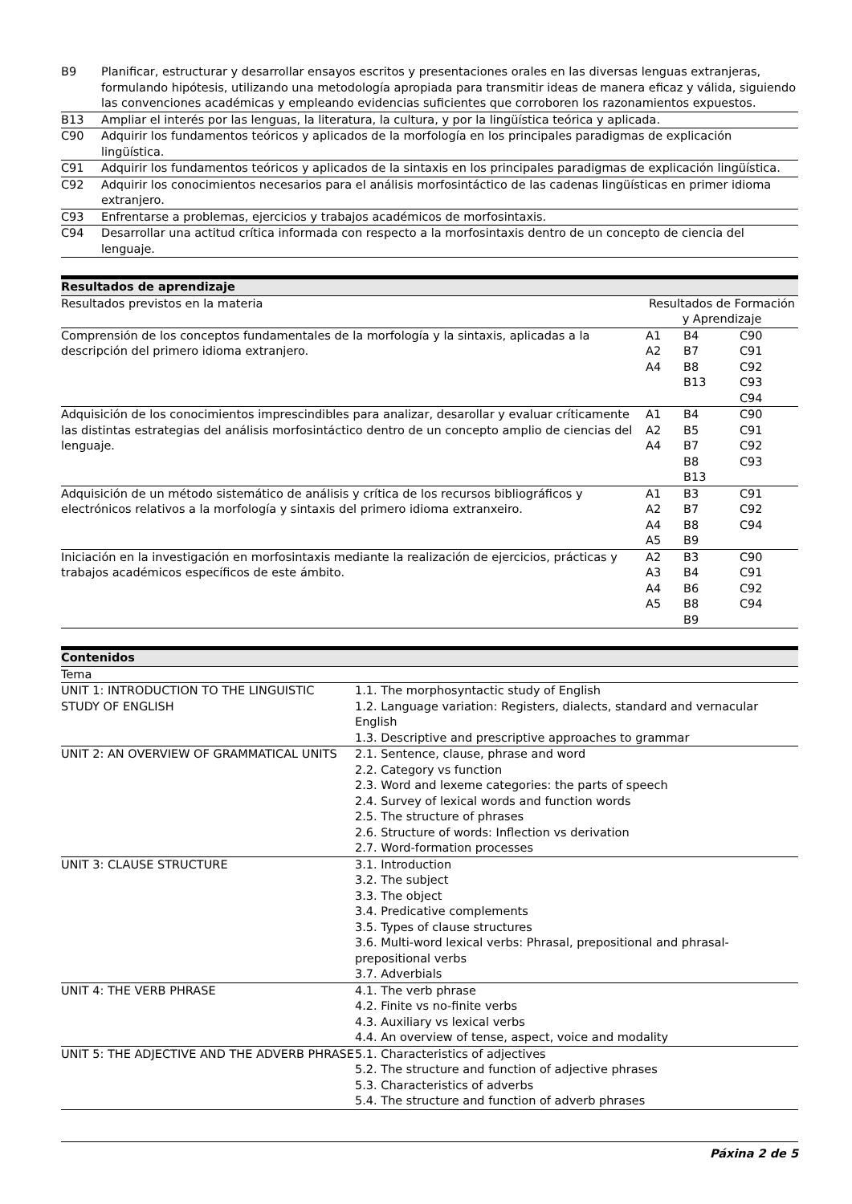| B9 | Planificar, estructurar y desarrollar ensayos escritos y presentaciones orales en las diversas lenguas extranjeras, formulando hipótesis, utilizando una metodología apropiada para transmitir ideas de manera eficaz y válida, siguiendo las convenciones académicas y empleando evidencias suficientes que corroboren los razonamientos expuestos. |
| B13 | Ampliar el interés por las lenguas, la literatura, la cultura, y por la lingüística teórica y aplicada. |
| C90 | Adquirir los fundamentos teóricos y aplicados de la morfología en los principales paradigmas de explicación lingüística. |
| C91 | Adquirir los fundamentos teóricos y aplicados de la sintaxis en los principales paradigmas de explicación lingüística. |
| C92 | Adquirir los conocimientos necesarios para el análisis morfosintáctico de las cadenas lingüísticas en primer idioma extranjero. |
| C93 | Enfrentarse a problemas, ejercicios y trabajos académicos de morfosintaxis. |
| C94 | Desarrollar una actitud crítica informada con respecto a la morfosintaxis dentro de un concepto de ciencia del lenguaje. |
| Resultados de aprendizaje | | | |
| --- | --- | --- | --- |
| Resultados previstos en la materia | Resultados de Formación y Aprendizaje | | |
| Comprensión de los conceptos fundamentales de la morfología y la sintaxis, aplicadas a la descripción del primero idioma extranjero. | A1 A2 A4 | B4 B7 B8 B13 | C90 C91 C92 C93 C94 |
| Adquisición de los conocimientos imprescindibles para analizar, desarollar y evaluar críticamente las distintas estrategias del análisis morfosintáctico dentro de un concepto amplio de ciencias del lenguaje. | A1 A2 A4 | B4 B5 B7 B8 B13 | C90 C91 C92 C93 |
| Adquisición de un método sistemático de análisis y crítica de los recursos bibliográficos y electrónicos relativos a la morfología y sintaxis del primero idioma extranxeiro. | A1 A2 A4 A5 | B3 B7 B8 B9 | C91 C92 C94 |
| Iniciación en la investigación en morfosintaxis mediante la realización de ejercicios, prácticas y trabajos académicos específicos de este ámbito. | A2 A3 A4 A5 | B3 B4 B6 B8 B9 | C90 C91 C92 C94 |
| Contenidos | |
| --- | --- |
| Tema | |
| UNIT 1: INTRODUCTION TO THE LINGUISTIC STUDY OF ENGLISH | 1.1. The morphosyntactic study of English 1.2. Language variation: Registers, dialects, standard and vernacular English 1.3. Descriptive and prescriptive approaches to grammar |
| UNIT 2: AN OVERVIEW OF GRAMMATICAL UNITS | 2.1. Sentence, clause, phrase and word 2.2. Category vs function 2.3. Word and lexeme categories: the parts of speech 2.4. Survey of lexical words and function words 2.5. The structure of phrases 2.6. Structure of words: Inflection vs derivation 2.7. Word-formation processes |
| UNIT 3: CLAUSE STRUCTURE | 3.1. Introduction 3.2. The subject 3.3. The object 3.4. Predicative complements 3.5. Types of clause structures 3.6. Multi-word lexical verbs: Phrasal, prepositional and phrasal-prepositional verbs 3.7. Adverbials |
| UNIT 4: THE VERB PHRASE | 4.1. The verb phrase 4.2. Finite vs no-finite verbs 4.3. Auxiliary vs lexical verbs 4.4. An overview of tense, aspect, voice and modality |
| UNIT 5: THE ADJECTIVE AND THE ADVERB PHRASE | 5.1. Characteristics of adjectives 5.2. The structure and function of adjective phrases 5.3. Characteristics of adverbs 5.4. The structure and function of adverb phrases |
Páxina 2 de 5